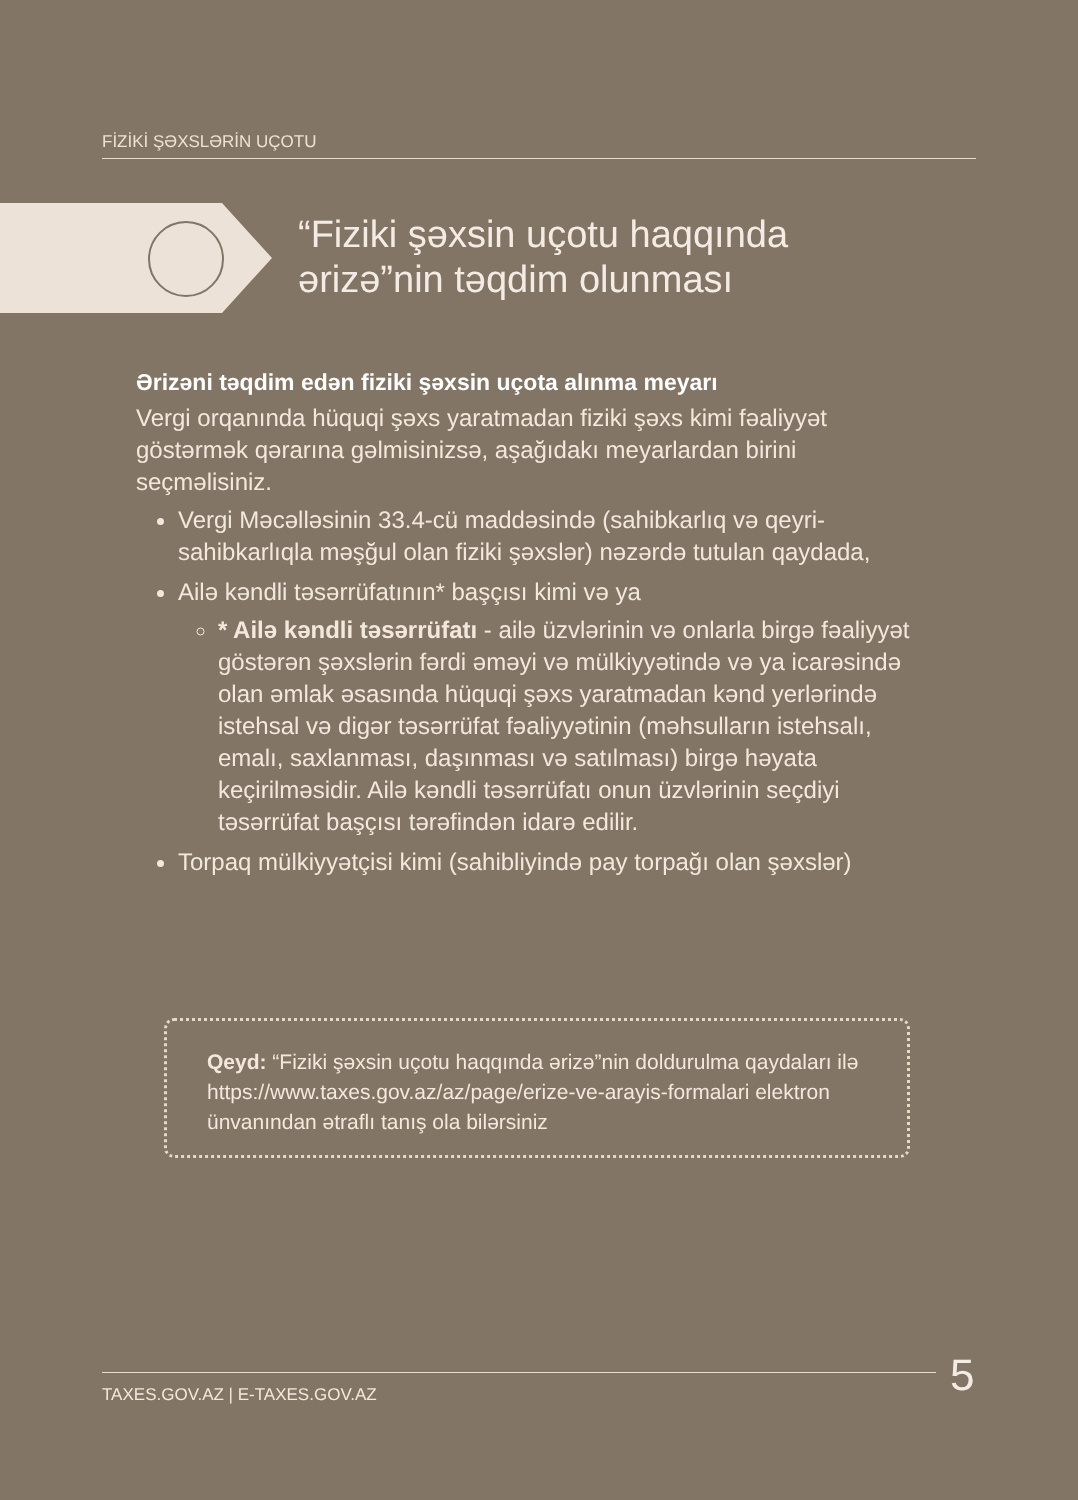FİZİKİ ŞƏXSLƏRİN UÇOTU
“Fiziki şəxsin uçotu haqqında
ərizə”nin təqdim olunması
Ərizəni təqdim edən fiziki şəxsin uçota alınma meyarı
Vergi orqanında hüquqi şəxs yaratmadan fiziki şəxs kimi fəaliyyət göstərmək qərarına gəlmisinizsə, aşağıdakı meyarlardan birini seçməlisiniz.
Vergi Məcəlləsinin 33.4-cü maddəsində (sahibkarlıq və qeyri-sahibkarlıqla məşğul olan fiziki şəxslər) nəzərdə tutulan qaydada,
Ailə kəndli təsərrüfatının* başçısı kimi və ya
* Ailə kəndli təsərrüfatı - ailə üzvlərinin və onlarla birgə fəaliyyət göstərən şəxslərin fərdi əməyi və mülkiyyətində və ya icarəsində olan əmlak əsasında hüquqi şəxs yaratmadan kənd yerlərində istehsal və digər təsərrüfat fəaliyyətinin (məhsulların istehsalı, emalı, saxlanması, daşınması və satılması) birgə həyata keçirilməsidir. Ailə kəndli təsərrüfatı onun üzvlərinin seçdiyi təsərrüfat başçısı tərəfindən idarə edilir.
Torpaq mülkiyyətçisi kimi (sahibliyində pay torpağı olan şəxslər)
Qeyd: “Fiziki şəxsin uçotu haqqında ərizə”nin doldurulma qaydaları ilə https://www.taxes.gov.az/az/page/erize-ve-arayis-formalari elektron ünvanından ətraflı tanış ola bilərsiniz
TAXES.GOV.AZ | E-TAXES.GOV.AZ 5